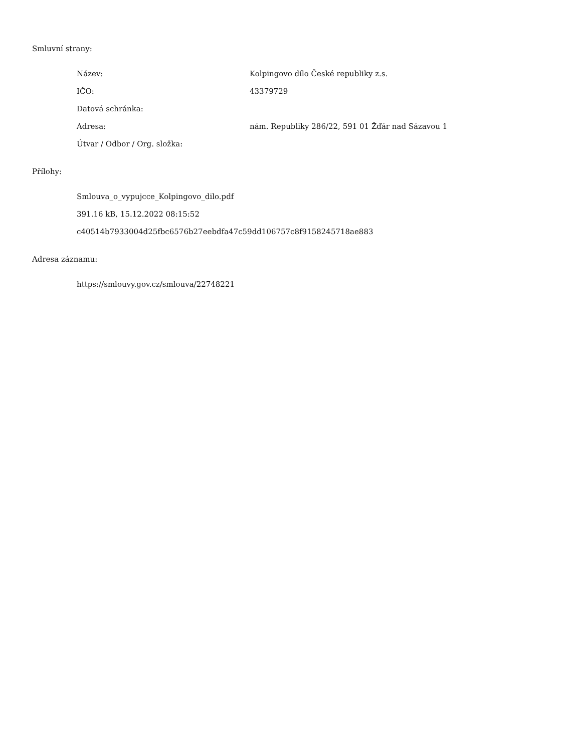Smluvní strany:
Název: Kolpingovo dílo České republiky z.s.
IČO: 43379729
Datová schránka:
Adresa: nám. Republiky 286/22, 591 01 Žďár nad Sázavou 1
Útvar / Odbor / Org. složka:
Přílohy:
Smlouva_o_vypujcce_Kolpingovo_dilo.pdf
391.16 kB, 15.12.2022 08:15:52
c40514b7933004d25fbc6576b27eebdfa47c59dd106757c8f9158245718ae883
Adresa záznamu:
https://smlouvy.gov.cz/smlouva/22748221